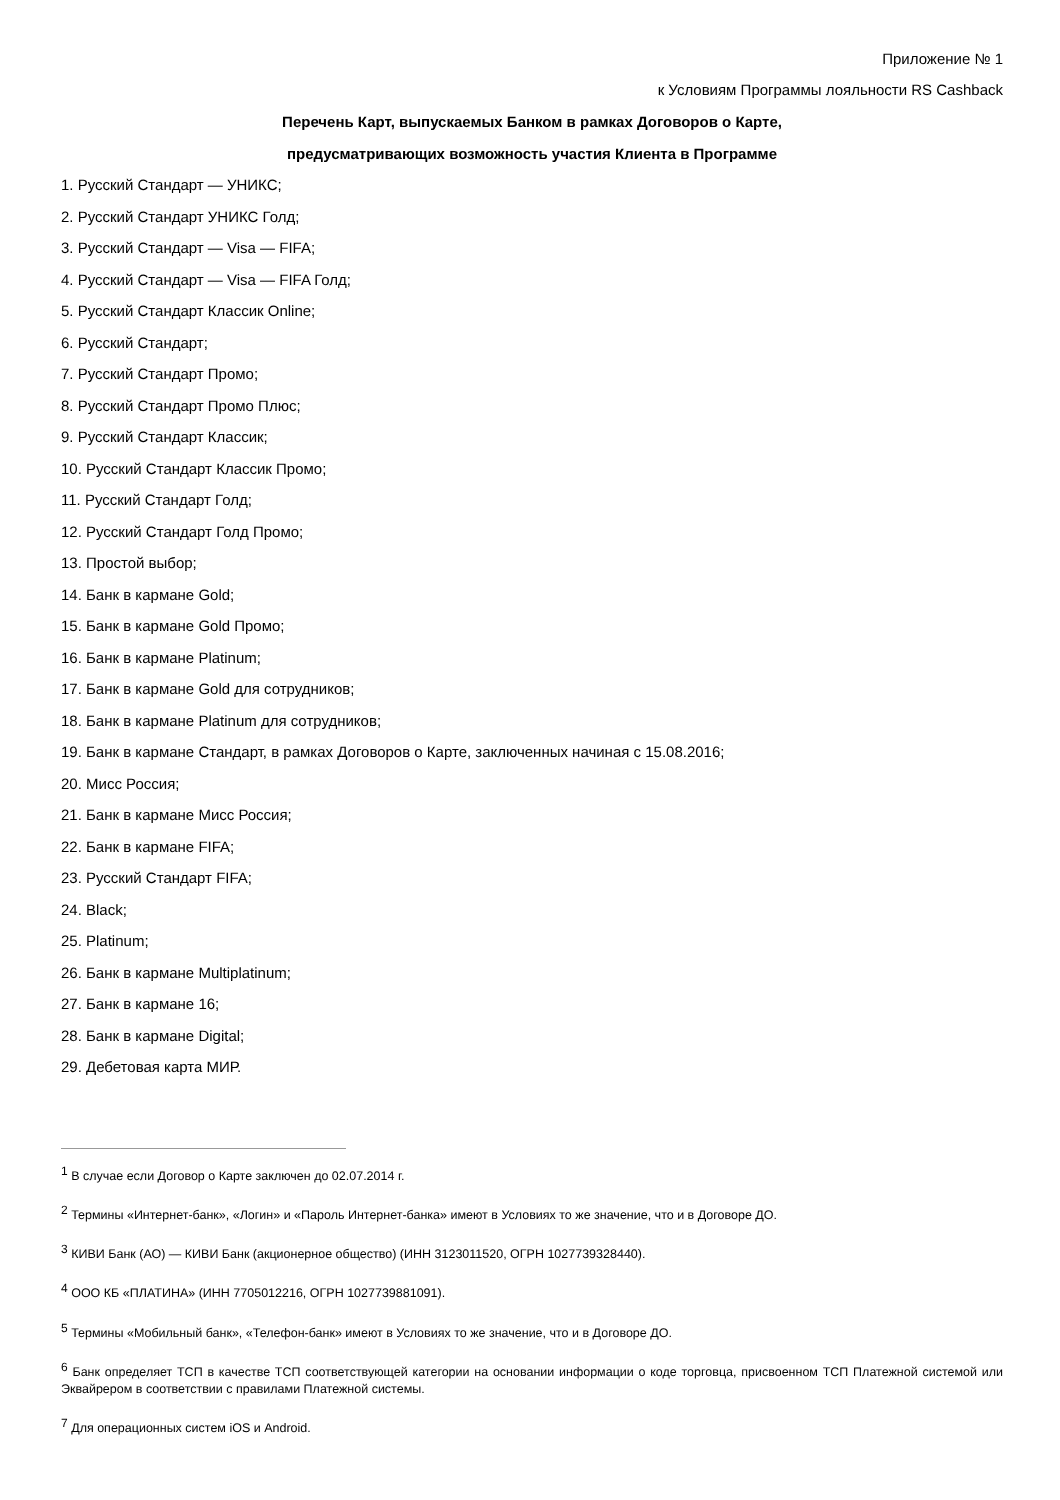Приложение № 1
к Условиям Программы лояльности RS Cashback
Перечень Карт, выпускаемых Банком в рамках Договоров о Карте,
предусматривающих возможность участия Клиента в Программе
1. Русский Стандарт — УНИКС;
2. Русский Стандарт УНИКС Голд;
3. Русский Стандарт — Visa — FIFA;
4. Русский Стандарт — Visa — FIFA Голд;
5. Русский Стандарт Классик Online;
6. Русский Стандарт;
7. Русский Стандарт Промо;
8. Русский Стандарт Промо Плюс;
9. Русский Стандарт Классик;
10. Русский Стандарт Классик Промо;
11. Русский Стандарт Голд;
12. Русский Стандарт Голд Промо;
13. Простой выбор;
14. Банк в кармане Gold;
15. Банк в кармане Gold Промо;
16. Банк в кармане Platinum;
17. Банк в кармане Gold для сотрудников;
18. Банк в кармане Platinum для сотрудников;
19. Банк в кармане Стандарт, в рамках Договоров о Карте, заключенных начиная с 15.08.2016;
20. Мисс Россия;
21. Банк в кармане Мисс Россия;
22. Банк в кармане FIFA;
23. Русский Стандарт FIFA;
24. Black;
25. Platinum;
26. Банк в кармане Multiplatinum;
27. Банк в кармане 16;
28. Банк в кармане Digital;
29. Дебетовая карта МИР.
<sup>1</sup> В случае если Договор о Карте заключен до 02.07.2014 г.
<sup>2</sup> Термины «Интернет-банк», «Логин» и «Пароль Интернет-банка» имеют в Условиях то же значение, что и в Договоре ДО.
<sup>3</sup> КИВИ Банк (АО) — КИВИ Банк (акционерное общество) (ИНН 3123011520, ОГРН 1027739328440).
<sup>4</sup> ООО КБ «ПЛАТИНА» (ИНН 7705012216, ОГРН 1027739881091).
<sup>5</sup> Термины «Мобильный банк», «Телефон-банк» имеют в Условиях то же значение, что и в Договоре ДО.
<sup>6</sup> Банк определяет ТСП в качестве ТСП соответствующей категории на основании информации о коде торговца, присвоенном ТСП Платежной системой или Эквайрером в соответствии с правилами Платежной системы.
<sup>7</sup> Для операционных систем iOS и Android.